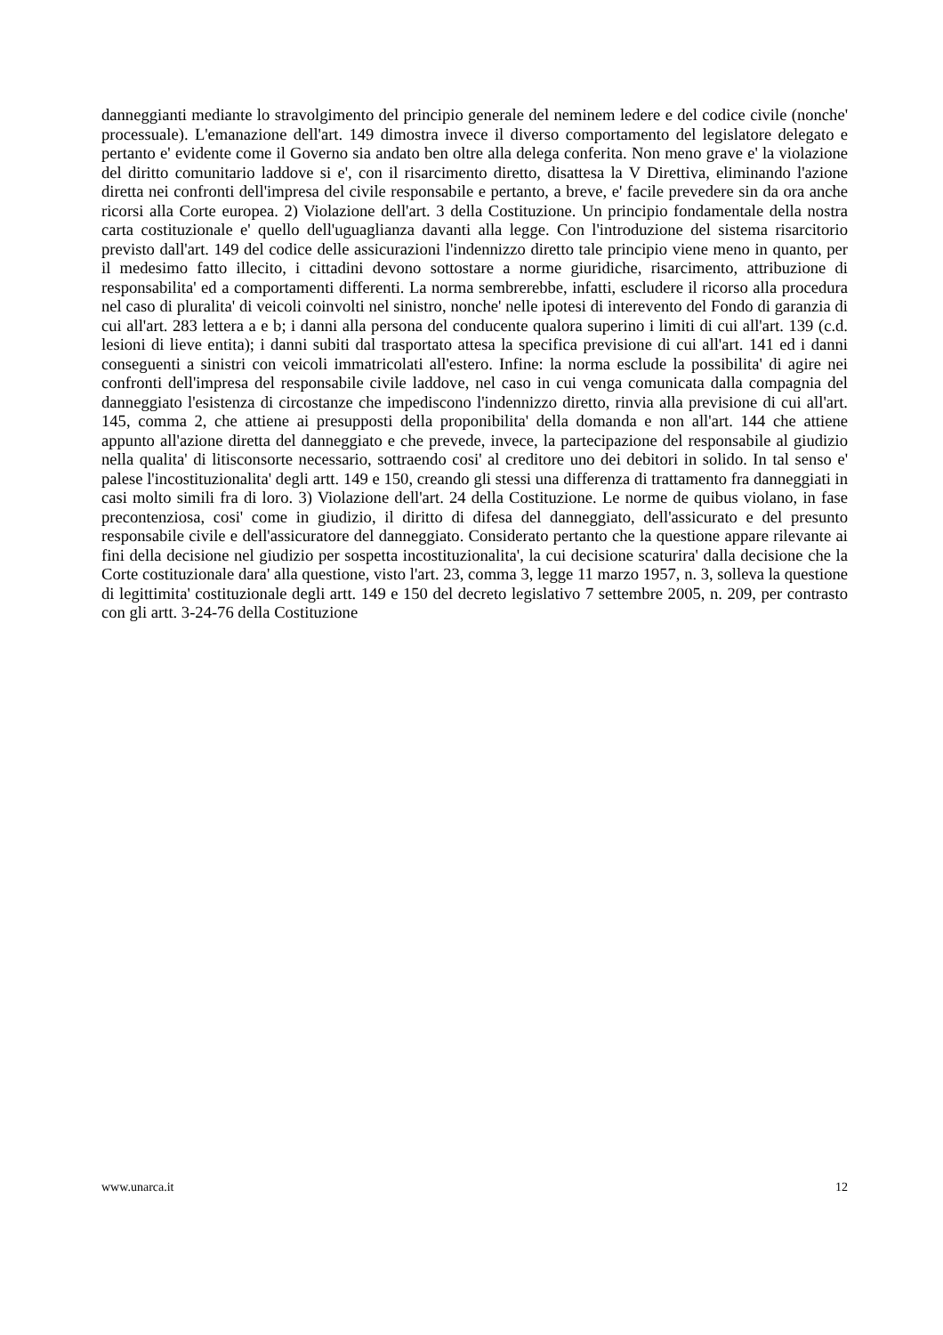danneggianti mediante lo stravolgimento del principio generale del neminem ledere e del codice civile (nonche' processuale). L'emanazione dell'art. 149 dimostra invece il diverso comportamento del legislatore delegato e pertanto e' evidente come il Governo sia andato ben oltre alla delega conferita. Non meno grave e' la violazione del diritto comunitario laddove si e', con il risarcimento diretto, disattesa la V Direttiva, eliminando l'azione diretta nei confronti dell'impresa del civile responsabile e pertanto, a breve, e' facile prevedere sin da ora anche ricorsi alla Corte europea. 2) Violazione dell'art. 3 della Costituzione. Un principio fondamentale della nostra carta costituzionale e' quello dell'uguaglianza davanti alla legge. Con l'introduzione del sistema risarcitorio previsto dall'art. 149 del codice delle assicurazioni l'indennizzo diretto tale principio viene meno in quanto, per il medesimo fatto illecito, i cittadini devono sottostare a norme giuridiche, risarcimento, attribuzione di responsabilita' ed a comportamenti differenti. La norma sembrerebbe, infatti, escludere il ricorso alla procedura nel caso di pluralita' di veicoli coinvolti nel sinistro, nonche' nelle ipotesi di interevento del Fondo di garanzia di cui all'art. 283 lettera a e b; i danni alla persona del conducente qualora superino i limiti di cui all'art. 139 (c.d. lesioni di lieve entita); i danni subiti dal trasportato attesa la specifica previsione di cui all'art. 141 ed i danni conseguenti a sinistri con veicoli immatricolati all'estero. Infine: la norma esclude la possibilita' di agire nei confronti dell'impresa del responsabile civile laddove, nel caso in cui venga comunicata dalla compagnia del danneggiato l'esistenza di circostanze che impediscono l'indennizzo diretto, rinvia alla previsione di cui all'art. 145, comma 2, che attiene ai presupposti della proponibilita' della domanda e non all'art. 144 che attiene appunto all'azione diretta del danneggiato e che prevede, invece, la partecipazione del responsabile al giudizio nella qualita' di litisconsorte necessario, sottraendo cosi' al creditore uno dei debitori in solido. In tal senso e' palese l'incostituzionalita' degli artt. 149 e 150, creando gli stessi una differenza di trattamento fra danneggiati in casi molto simili fra di loro. 3) Violazione dell'art. 24 della Costituzione. Le norme de quibus violano, in fase precontenziosa, cosi' come in giudizio, il diritto di difesa del danneggiato, dell'assicurato e del presunto responsabile civile e dell'assicuratore del danneggiato. Considerato pertanto che la questione appare rilevante ai fini della decisione nel giudizio per sospetta incostituzionalita', la cui decisione scaturira' dalla decisione che la Corte costituzionale dara' alla questione, visto l'art. 23, comma 3, legge 11 marzo 1957, n. 3, solleva la questione di legittimita' costituzionale degli artt. 149 e 150 del decreto legislativo 7 settembre 2005, n. 209, per contrasto con gli artt. 3-24-76 della Costituzione
www.unarca.it 12